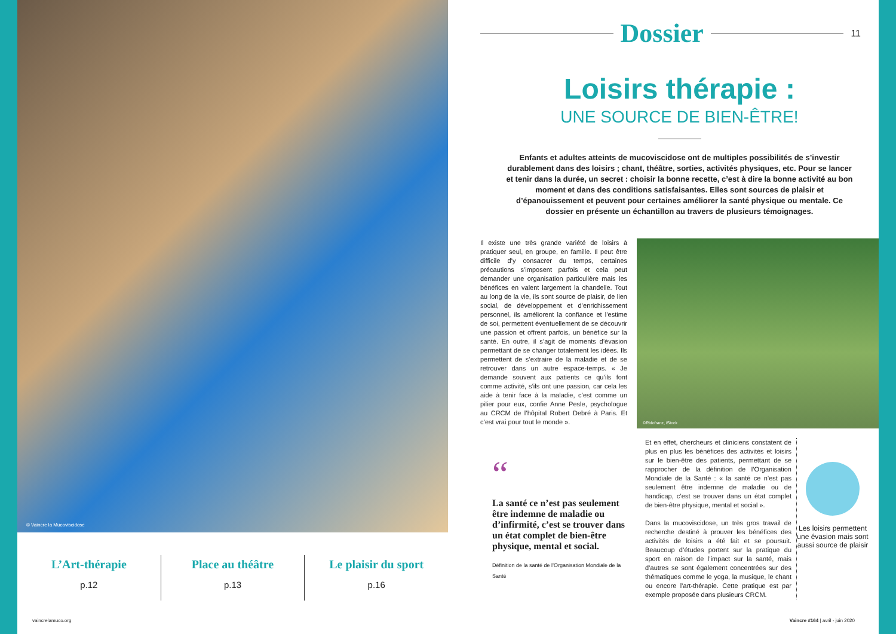© Vaincre la Mucoviscidose
L’Art-thérapie
p.12
Place au théâtre
p.13
Le plaisir du sport
p.16
vaincrelamuco.org
Dossier
11
Loisirs thérapie :
UNE SOURCE DE BIEN-ÊTRE!
Enfants et adultes atteints de mucoviscidose ont de multiples possibilités de s’investir durablement dans des loisirs ; chant, théâtre, sorties, activités physiques, etc. Pour se lancer et tenir dans la durée, un secret : choisir la bonne recette, c’est à dire la bonne activité au bon moment et dans des conditions satisfaisantes. Elles sont sources de plaisir et d’épanouissement et peuvent pour certaines améliorer la santé physique ou mentale. Ce dossier en présente un échantillon au travers de plusieurs témoignages.
Il existe une très grande variété de loisirs à pratiquer seul, en groupe, en famille. Il peut être difficile d’y consacrer du temps, certaines précautions s’imposent parfois et cela peut demander une organisation particulière mais les bénéfices en valent largement la chandelle. Tout au long de la vie, ils sont source de plaisir, de lien social, de développement et d’enrichissement personnel, ils améliorent la confiance et l’estime de soi, permettent éventuellement de se découvrir une passion et offrent parfois, un bénéfice sur la santé. En outre, il s’agit de moments d’évasion permettant de se changer totalement les idées. Ils permettent de s’extraire de la maladie et de se retrouver dans un autre espace-temps. « Je demande souvent aux patients ce qu’ils font comme activité, s’ils ont une passion, car cela les aide à tenir face à la maladie, c’est comme un pilier pour eux, confie Anne Pesle, psychologue au CRCM de l’hôpital Robert Debré à Paris. Et c’est vrai pour tout le monde ».
©Ridofranz, iStock
“
La santé ce n’est pas seulement être indemne de maladie ou d’infirmité, c’est se trouver dans un état complet de bien-être physique, mental et social.
Définition de la santé de l’Organisation Mondiale de la Santé
Et en effet, chercheurs et cliniciens constatent de plus en plus les bénéfices des activités et loisirs sur le bien-être des patients, permettant de se rapprocher de la définition de l’Organisation Mondiale de la Santé : « la santé ce n’est pas seulement être indemne de maladie ou de handicap, c’est se trouver dans un état complet de bien-être physique, mental et social ».
Dans la mucoviscidose, un très gros travail de recherche destiné à prouver les bénéfices des activités de loisirs a été fait et se poursuit. Beaucoup d’études portent sur la pratique du sport en raison de l’impact sur la santé, mais d’autres se sont également concentrées sur des thématiques comme le yoga, la musique, le chant ou encore l’art-thérapie. Cette pratique est par exemple proposée dans plusieurs CRCM.
Les loisirs permettent une évasion mais sont aussi source de plaisir
Vaincre #164 | avril - juin 2020